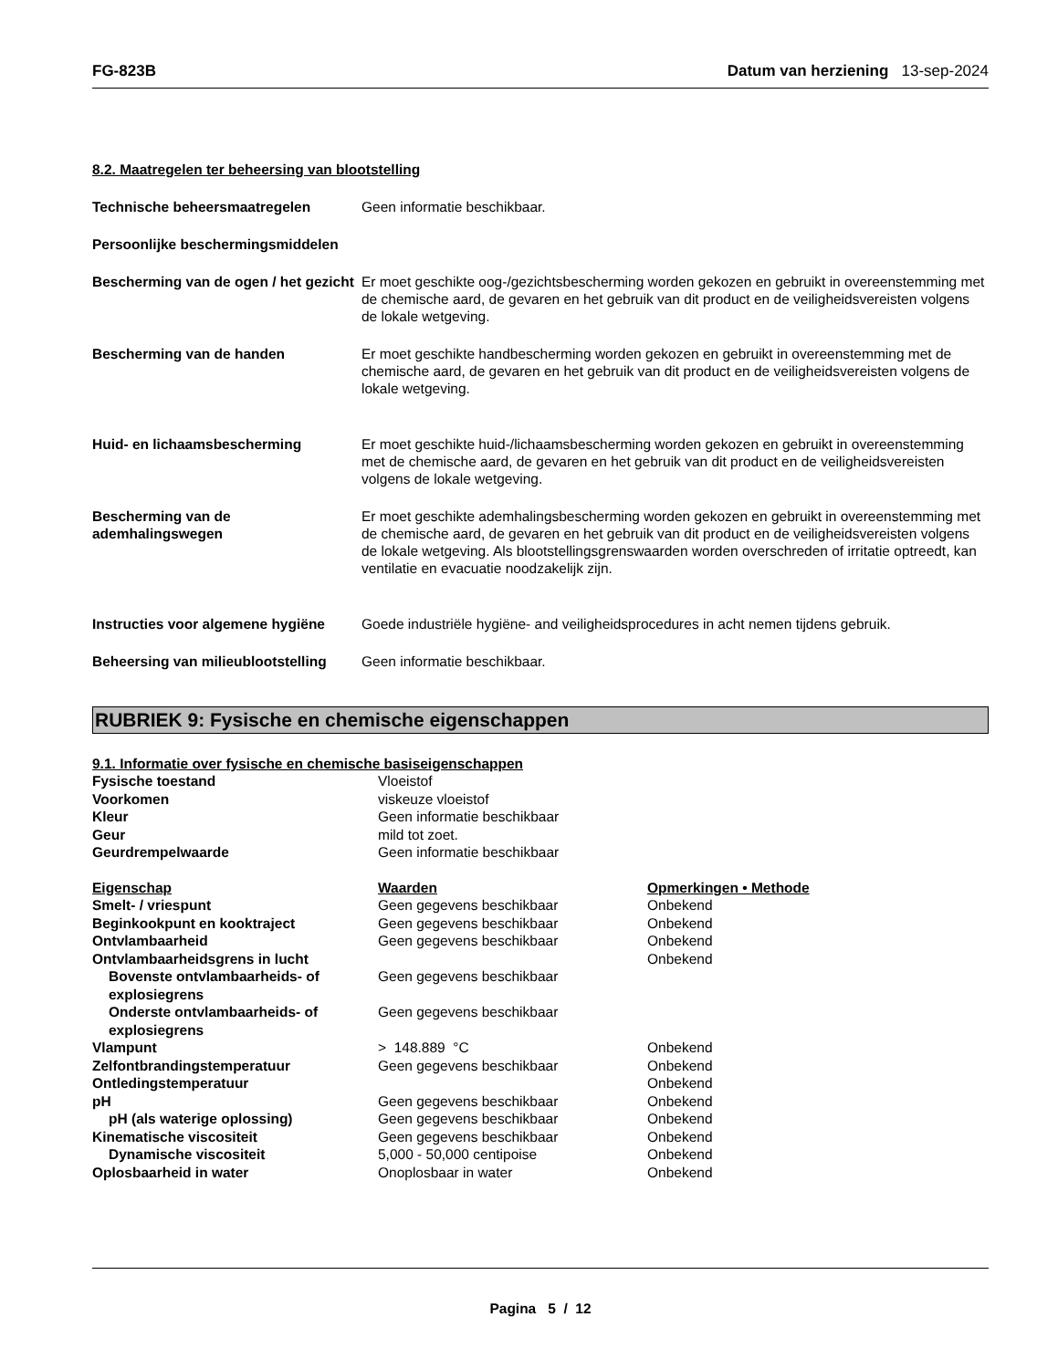FG-823B Datum van herziening 13-sep-2024
8.2. Maatregelen ter beheersing van blootstelling
Technische beheersmaatregelen Geen informatie beschikbaar.
Persoonlijke beschermingsmiddelen
Bescherming van de ogen / het gezicht
Er moet geschikte oog-/gezichtsbescherming worden gekozen en gebruikt in overeenstemming met de chemische aard, de gevaren en het gebruik van dit product en de veiligheidsvereisten volgens de lokale wetgeving.
Bescherming van de handen Er moet geschikte handbescherming worden gekozen en gebruikt in overeenstemming met de chemische aard, de gevaren en het gebruik van dit product en de veiligheidsvereisten volgens de lokale wetgeving.
Huid- en lichaamsbescherming Er moet geschikte huid-/lichaamsbescherming worden gekozen en gebruikt in overeenstemming met de chemische aard, de gevaren en het gebruik van dit product en de veiligheidsvereisten volgens de lokale wetgeving.
Bescherming van de ademhalingswegen
Er moet geschikte ademhalingsbescherming worden gekozen en gebruikt in overeenstemming met de chemische aard, de gevaren en het gebruik van dit product en de veiligheidsvereisten volgens de lokale wetgeving. Als blootstellingsgrenswaarden worden overschreden of irritatie optreedt, kan ventilatie en evacuatie noodzakelijk zijn.
Instructies voor algemene hygiëne
Goede industriële hygiëne- and veiligheidsprocedures in acht nemen tijdens gebruik.
Beheersing van milieublootstelling
Geen informatie beschikbaar.
RUBRIEK 9: Fysische en chemische eigenschappen
9.1. Informatie over fysische en chemische basiseigenschappen
| Fysische toestand | Vloeistof | |
| Voorkomen | viskeuze vloeistof | |
| Kleur | Geen informatie beschikbaar | |
| Geur | mild tot zoet. | |
| Geurdrempelwaarde | Geen informatie beschikbaar | |
| Eigenschap | Waarden | Opmerkingen • Methode |
| Smelt- / vriespunt | Geen gegevens beschikbaar | Onbekend |
| Beginkookpunt en kooktraject | Geen gegevens beschikbaar | Onbekend |
| Ontvlambaarheid | Geen gegevens beschikbaar | Onbekend |
| Ontvlambaarheidsgrens in lucht | | Onbekend |
| Bovenste ontvlambaarheids- of explosiegrens | Geen gegevens beschikbaar | |
| Onderste ontvlambaarheids- of explosiegrens | Geen gegevens beschikbaar | |
| Vlampunt | > 148.889 °C | Onbekend |
| Zelfontbrandingstemperatuur | Geen gegevens beschikbaar | Onbekend |
| Ontledingstemperatuur | | Onbekend |
| pH | Geen gegevens beschikbaar | Onbekend |
| pH (als waterige oplossing) | Geen gegevens beschikbaar | Onbekend |
| Kinematische viscositeit | Geen gegevens beschikbaar | Onbekend |
| Dynamische viscositeit | 5,000 - 50,000 centipoise | Onbekend |
| Oplosbaarheid in water | Onoplosbaar in water | Onbekend |
Pagina 5 / 12